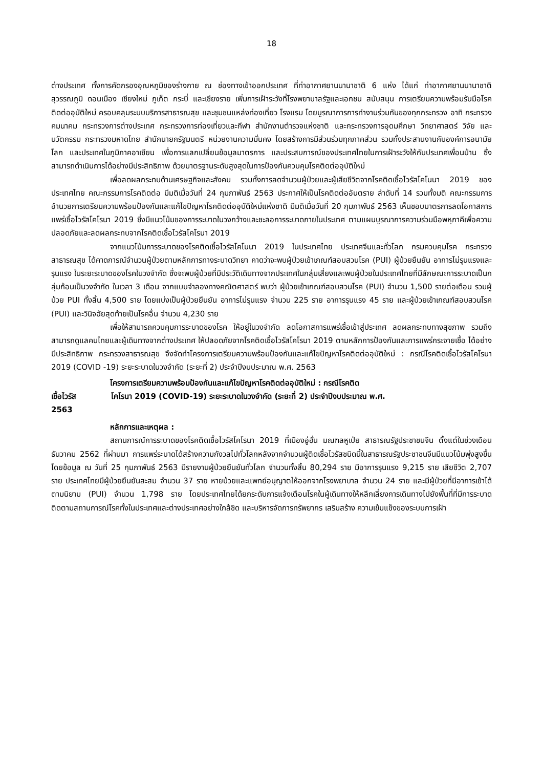18
ต่างประเทศ ทั้งการคัดกรองอุณหภูมิของร่างกาย ณ ช่องทางเข้าออกประเทศ ที่ท่าอากาศยานนานาชาติ 6 แห่ง ได้แก่ ท่าอากาศยานนานาชาติ สุวรรณภูมิ ดอนเมือง เชียงใหม่ ภูเก็ต กระบี่ และเชียงราย เพิ่มการเฝ้าระวังที่โรงพยาบาลรัฐและเอกชน สนับสนุน การเตรียมความพร้อมรับมือโรคติดต่ออุบัติใหม่ ครอบคลุมระบบบริการสาธารณสุข และชุมชนแหล่งท่องเที่ยว โรงแรม โดยบูรณาการการทำงานร่วมกันของทุกกระทรวง อาทิ กระทรวงคมนาคม กระทรวงการต่างประเทศ กระทรวงการท่องเที่ยวและกีฬา สำนักงานตำรวจแห่งชาติ และกระทรวงการอุดมศึกษา วิทยาศาสตร์ วิจัย และนวัตกรรม กระทรวงมหาดไทย สำนักนายกรัฐมนตรี หน่วยงานความมั่นคง โดยสร้างการมีส่วนร่วมทุกภาคส่วน รวมทั้งประสานงานกับองค์การอนามัยโลก และประเทศในภูมิภาคอาเซียน เพื่อการแลกเปลี่ยนข้อมูลมาตรการ และประสบการณ์ของประเทศไทยในการเฝ้าระวังให้กับประเทศเพื่อนบ้าน ซึ่งสามารถดำเนินการได้อย่างมีประสิทธิภาพ ด้วยมาตรฐานระดับสูงสุดในการป้องกันควบคุมโรคติดต่ออุบัติใหม่
เพื่อลดผลกระทบด้านเศรษฐกิจและสังคม รวมทั้งการลดจำนวนผู้ป่วยและผู้เสียชีวิตจากโรคติดเชื้อไวรัสโคโนนา 2019 ของประเทศไทย คณะกรรมการโรคติดต่อ มีมติเมื่อวันที่ 24 กุมภาพันธ์ 2563 ประกาศให้เป็นโรคติดต่ออันตราย ลำดับที่ 14 รวมทั้งมติ คณะกรรมการอำนวยการเตรียมความพร้อมป้องกันและแก้ไขปัญหาโรคติดต่ออุบัติใหม่แห่งชาติ มีมติเมื่อวันที่ 20 กุมภาพันธ์ 2563 เห็นชอบมาตรการลดโอกาสการแพร่เชื้อไวรัสโคโรนา 2019 ซึ่งมีแนวโน้มของการระบาดในวงกว้างและชะลอการระบาดภายในประเทศ ตามแผนบูรณาการความร่วมมือพหุภาคีเพื่อความปลอดภัยและลดผลกระทบจากโรคติดเชื้อไวรัสโคโรนา 2019
จากแนวโน้มการระบาดของโรคติดเชื้อไวรัสโคโนนา 2019 ในประเทศไทย ประเทศจีนและทั่วโลก กรมควบคุมโรค กระทรวงสาธารณสุข ได้คาดการณ์จำนวนผู้ป่วยตามหลักการทางระบาดวิทยา คาดว่าจะพบผู้ป่วยเข้าเกณฑ์สอบสวนโรค (PUI) ผู้ป่วยยืนยัน อาการไม่รุนแรงและรุนแรง ในระยะระบาดของโรคในวงจำกัด ซึ่งจะพบผู้ป่วยที่มีประวัติเดินทางจากประเทศในกลุ่มเสี่ยงและพบผู้ป่วยในประเทศไทยที่มีลักษณะการระบาดเป็นกลุ่มก้อนเป็นวงจำกัด ในเวลา 3 เดือน จากแบบจำลองทางคณิตศาสตร์ พบว่า ผู้ป่วยเข้าเกณฑ์สอบสวนโรค (PUI) จำนวน 1,500 รายต่อเดือน รวมผู้ป่วย PUI ทั้งสิ้น 4,500 ราย โดยแบ่งเป็นผู้ป่วยยืนยัน อาการไม่รุนแรง จำนวน 225 ราย อาการรุนแรง 45 ราย และผู้ป่วยเข้าเกณฑ์สอบสวนโรค (PUI) และวินิจฉัยสุดท้ายเป็นโรคอื่น จำนวน 4,230 ราย
เพื่อให้สามารถควบคุมการระบาดของโรค ให้อยู่ในวงจำกัด ลดโอกาสการแพร่เชื้อเข้าสู่ประเทศ ลดผลกระทบทางสุขภาพ รวมถึงสามารถดูแลคนไทยและผู้เดินทางจากต่างประเทศ ให้ปลอดภัยจากโรคติดเชื้อไวรัสโคโรนา 2019 ตามหลักการป้องกันและการแพร่กระจายเชื้อ ได้อย่างมีประสิทธิภาพ กระทรวงสาธารณสุข จึงจัดทำโครงการเตรียมความพร้อมป้องกันและแก้ไขปัญหาโรคติดต่ออุบัติใหม่ : กรณีโรคติดเชื้อไวรัสโคโรนา 2019 (COVID -19) ระยะระบาดในวงจำกัด (ระยะที่ 2) ประจำปีงบประมาณ พ.ศ. 2563
โครงการเตรียมความพร้อมป้องกันและแก้ไขปัญหาโรคติดต่ออุบัติใหม่ : กรณีโรคติด
เชื้อไวรัส โคโรนา 2019 (COVID-19) ระยะระบาดในวงจำกัด (ระยะที่ 2) ประจำปีงบประมาณ พ.ศ.
2563
หลักการและเหตุผล :
สถานการณ์การระบาดของโรคติดเชื้อไวรัสโคโรนา 2019 ที่เมืองอู่ฮั่น มณฑลหูเป่ย สาธารณรัฐประชาชนจีน ตั้งแต่ในช่วงเดือนธันวาคม 2562 ที่ผ่านมา การแพร่ระบาดได้สร้างความกังวลไปทั่วโลกหลังจากจำนวนผู้ติดเชื้อไวรัสชนิดนี้ในสาธารณรัฐประชาชนจีนมีแนวโน้มพุ่งสูงขึ้นโดยข้อมูล ณ วันที่ 25 กุมภาพันธ์ 2563 มีรายงานผู้ป่วยยืนยันทั่วโลก จำนวนทั้งสิ้น 80,294 ราย มีอาการรุนแรง 9,215 ราย เสียชีวิต 2,707 ราย ประเทศไทยมีผู้ป่วยยืนยันสะสม จำนวน 37 ราย หายป่วยและแพทย์อนุญาตให้ออกจากโรงพยาบาล จำนวน 24 ราย และมีผู้ป่วยที่มีอาการเข้าได้ตามนิยาม (PUI) จำนวน 1,798 ราย โดยประเทศไทยได้ยกระดับการแจ้งเตือนโรคในผู้เดินทางให้หลีกเลี่ยงการเดินทางไปยังพื้นที่ที่มีการระบาด ติดตามสถานการณ์โรคทั้งในประเทศและต่างประเทศอย่างใกล้ชิด และบริหารจัดการทรัพยากร เสริมสร้าง ความเข้มแข็งของระบบการเฝ้า